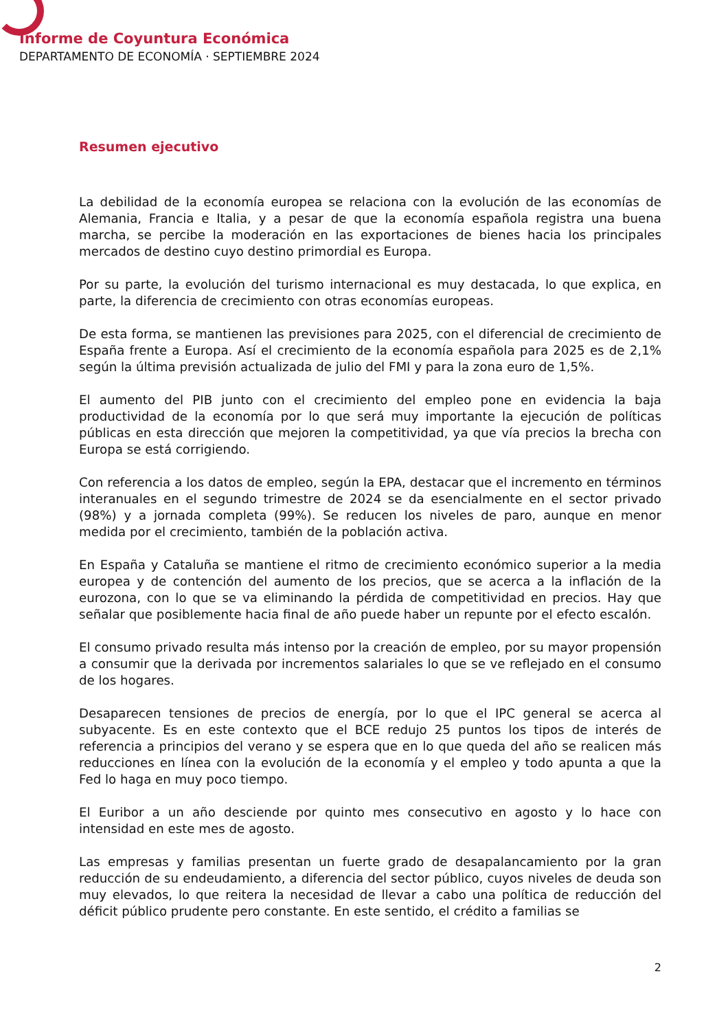Informe de Coyuntura Económica
DEPARTAMENTO DE ECONOMÍA · SEPTIEMBRE 2024
Resumen ejecutivo
La debilidad de la economía europea se relaciona con la evolución de las economías de Alemania, Francia e Italia, y a pesar de que la economía española registra una buena marcha, se percibe la moderación en las exportaciones de bienes hacia los principales mercados de destino cuyo destino primordial es Europa.
Por su parte, la evolución del turismo internacional es muy destacada, lo que explica, en parte, la diferencia de crecimiento con otras economías europeas.
De esta forma, se mantienen las previsiones para 2025, con el diferencial de crecimiento de España frente a Europa. Así el crecimiento de la economía española para 2025 es de 2,1% según la última previsión actualizada de julio del FMI y para la zona euro de 1,5%.
El aumento del PIB junto con el crecimiento del empleo pone en evidencia la baja productividad de la economía por lo que será muy importante la ejecución de políticas públicas en esta dirección que mejoren la competitividad, ya que vía precios la brecha con Europa se está corrigiendo.
Con referencia a los datos de empleo, según la EPA, destacar que el incremento en términos interanuales en el segundo trimestre de 2024 se da esencialmente en el sector privado (98%) y a jornada completa (99%). Se reducen los niveles de paro, aunque en menor medida por el crecimiento, también de la población activa.
En España y Cataluña se mantiene el ritmo de crecimiento económico superior a la media europea y de contención del aumento de los precios, que se acerca a la inflación de la eurozona, con lo que se va eliminando la pérdida de competitividad en precios. Hay que señalar que posiblemente hacia final de año puede haber un repunte por el efecto escalón.
El consumo privado resulta más intenso por la creación de empleo, por su mayor propensión a consumir que la derivada por incrementos salariales lo que se ve reflejado en el consumo de los hogares.
Desaparecen tensiones de precios de energía, por lo que el IPC general se acerca al subyacente. Es en este contexto que el BCE redujo 25 puntos los tipos de interés de referencia a principios del verano y se espera que en lo que queda del año se realicen más reducciones en línea con la evolución de la economía y el empleo y todo apunta a que la Fed lo haga en muy poco tiempo.
El Euribor a un año desciende por quinto mes consecutivo en agosto y lo hace con intensidad en este mes de agosto.
Las empresas y familias presentan un fuerte grado de desapalancamiento por la gran reducción de su endeudamiento, a diferencia del sector público, cuyos niveles de deuda son muy elevados, lo que reitera la necesidad de llevar a cabo una política de reducción del déficit público prudente pero constante. En este sentido, el crédito a familias se
2